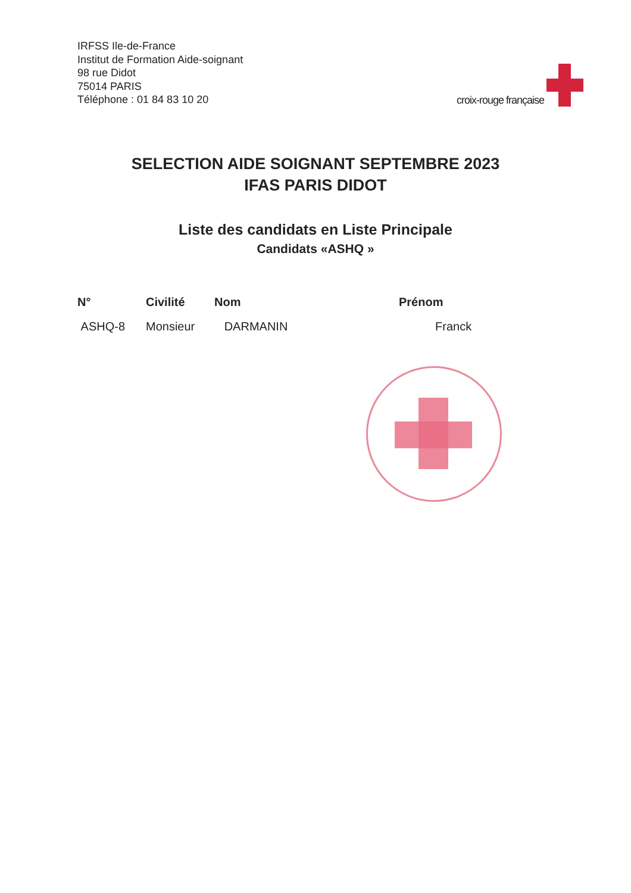IRFSS Ile-de-France
Institut de Formation Aide-soignant
98 rue Didot
75014 PARIS
Téléphone : 01 84 83 10 20
croix-rouge française
SELECTION AIDE SOIGNANT SEPTEMBRE 2023
IFAS PARIS DIDOT
Liste des candidats en Liste Principale
Candidats «ASHQ »
| N° | Civilité | Nom | Prénom |
| --- | --- | --- | --- |
| ASHQ-8 | Monsieur | DARMANIN | Franck |